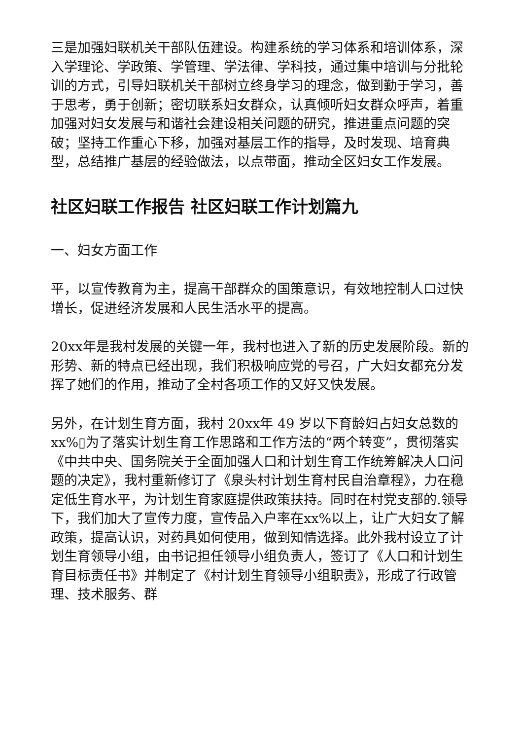三是加强妇联机关干部队伍建设。构建系统的学习体系和培训体系，深入学理论、学政策、学管理、学法律、学科技，通过集中培训与分批轮训的方式，引导妇联机关干部树立终身学习的理念，做到勤于学习，善于思考，勇于创新；密切联系妇女群众，认真倾听妇女群众呼声，着重加强对妇女发展与和谐社会建设相关问题的研究，推进重点问题的突破；坚持工作重心下移，加强对基层工作的指导，及时发现、培育典型，总结推广基层的经验做法，以点带面，推动全区妇女工作发展。
社区妇联工作报告 社区妇联工作计划篇九
一、妇女方面工作
平，以宣传教育为主，提高干部群众的国策意识，有效地控制人口过快增长，促进经济发展和人民生活水平的提高。
20xx年是我村发展的关键一年，我村也进入了新的历史发展阶段。新的形势、新的特点已经出现，我们积极响应党的号召，广大妇女都充分发挥了她们的作用，推动了全村各项工作的又好又快发展。
另外，在计划生育方面，我村 20xx年 49 岁以下育龄妇占妇女总数的xx%▯为了落实计划生育工作思路和工作方法的“两个转变”，贯彻落实《中共中央、国务院关于全面加强人口和计划生育工作统筹解决人口问题的决定》，我村重新修订了《泉头村计划生育村民自治章程》，力在稳定低生育水平，为计划生育家庭提供政策扶持。同时在村党支部的.领导下，我们加大了宣传力度，宣传品入户率在xx%以上，让广大妇女了解政策，提高认识，对药具如何使用，做到知情选择。此外我村设立了计划生育领导小组，由书记担任领导小组负责人，签订了《人口和计划生育目标责任书》并制定了《村计划生育领导小组职责》，形成了行政管理、技术服务、群